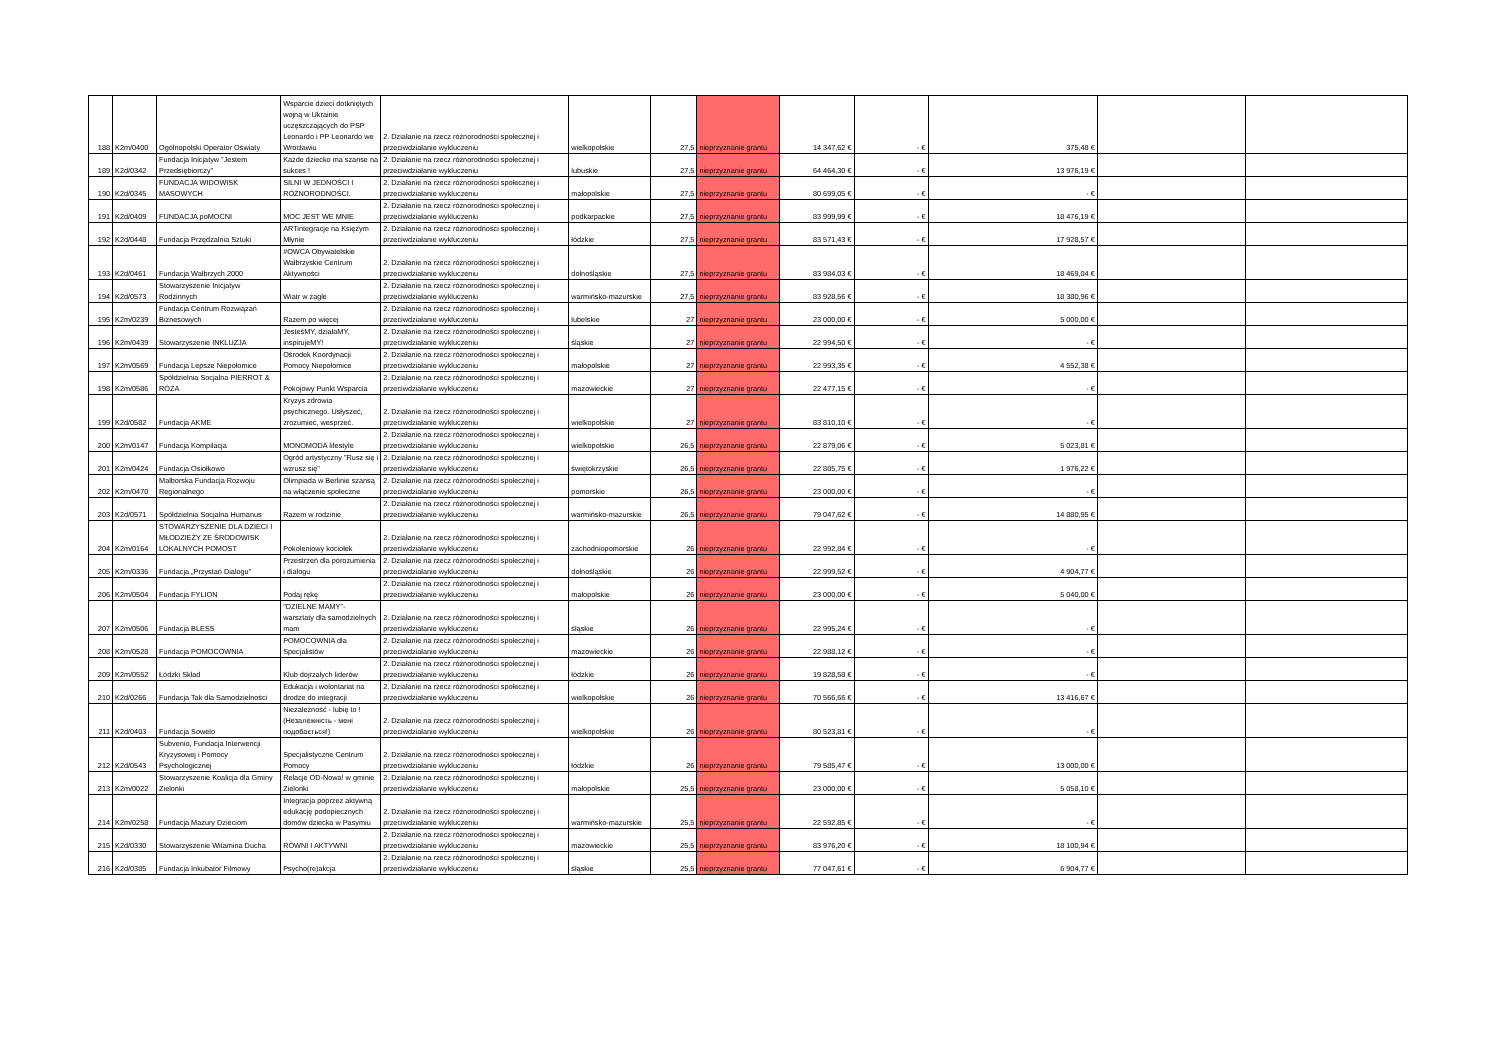| 188 | K2m/0400 | Ogólnopolski Operator Oświaty | Wsparcie dzieci dotkniętych wojną w Ukrainie uczęszczających do PSP Leonardo i PP Leonardo we Wrocławiu | 2. Działanie na rzecz różnorodności społecznej i przeciwdziałanie wykluczeniu | wielkopolskie | 27,5 | nieprzyznanie grantu | 14 347,62 € | - € | 375,48 € | | |
| 189 | K2d/0342 | Fundacja Inicjatyw "Jestem Przedsiębiorczy" | Każde dziecko ma szanse na sukces ! | 2. Działanie na rzecz różnorodności społecznej i przeciwdziałanie wykluczeniu | lubuskie | 27,5 | nieprzyznanie grantu | 64 464,30 € | - € | 13 976,19 € | | |
| 190 | K2d/0345 | FUNDACJA WIDOWISK MASOWYCH | SILNI W JEDNOŚCI I RÓŻNORODNOŚCI. | 2. Działanie na rzecz różnorodności społecznej i przeciwdziałanie wykluczeniu | małopolskie | 27,5 | nieprzyznanie grantu | 80 699,05 € | - € | - € | | |
| 191 | K2d/0409 | FUNDACJA poMOCNI | MOC JEST WE MNIE | 2. Działanie na rzecz różnorodności społecznej i przeciwdziałanie wykluczeniu | podkarpackie | 27,5 | nieprzyznanie grantu | 83 999,99 € | - € | 18 476,19 € | | |
| 192 | K2d/0448 | Fundacja Przędzalnia Sztuki | ARTintegracje na Księżym Młynie | 2. Działanie na rzecz różnorodności społecznej i przeciwdziałanie wykluczeniu | łódzkie | 27,5 | nieprzyznanie grantu | 83 571,43 € | - € | 17 928,57 € | | |
| 193 | K2d/0461 | Fundacja Wałbrzych 2000 | #OWCA Obywatelskie Wałbrzyskie Centrum Aktywności | 2. Działanie na rzecz różnorodności społecznej i przeciwdziałanie wykluczeniu | dolnośląskie | 27,5 | nieprzyznanie grantu | 83 984,03 € | - € | 18 469,04 € | | |
| 194 | K2d/0573 | Stowarzyszenie Inicjatyw Rodzinnych | Wiatr w żagle | 2. Działanie na rzecz różnorodności społecznej i przeciwdziałanie wykluczeniu | warmińsko-mazurskie | 27,5 | nieprzyznanie grantu | 83 928,56 € | - € | 18 380,96 € | | |
| 195 | K2m/0239 | Fundacja Centrum Rozwiązań Biznesowych | Razem po więcej | 2. Działanie na rzecz różnorodności społecznej i przeciwdziałanie wykluczeniu | lubelskie | 27 | nieprzyznanie grantu | 23 000,00 € | - € | 5 000,00 € | | |
| 196 | K2m/0439 | Stowarzyszenie INKLUZJA | JesteśMY, działaMY, inspirujeMY! | 2. Działanie na rzecz różnorodności społecznej i przeciwdziałanie wykluczeniu | śląskie | 27 | nieprzyznanie grantu | 22 994,50 € | - € | - € | | |
| 197 | K2m/0569 | Fundacja Lepsze Niepołomice | Ośrodek Koordynacji Pomocy Niepołomice | 2. Działanie na rzecz różnorodności społecznej i przeciwdziałanie wykluczeniu | małopolskie | 27 | nieprzyznanie grantu | 22 993,35 € | - € | 4 552,38 € | | |
| 198 | K2m/0586 | Spółdzielnia Socjalna PIERROT & RÓŻA | Pokojowy Punkt Wsparcia | 2. Działanie na rzecz różnorodności społecznej i przeciwdziałanie wykluczeniu | mazowieckie | 27 | nieprzyznanie grantu | 22 477,15 € | - € | - € | | |
| 199 | K2d/0582 | Fundacja AKME | Kryzys zdrowia psychicznego. Usłyszeć, zrozumieć, wesprzeć. | 2. Działanie na rzecz różnorodności społecznej i przeciwdziałanie wykluczeniu | wielkopolskie | 27 | nieprzyznanie grantu | 83 810,10 € | - € | - € | | |
| 200 | K2m/0147 | Fundacja Kompilacja | MONOMODA lifestyle | 2. Działanie na rzecz różnorodności społecznej i przeciwdziałanie wykluczeniu | wielkopolskie | 26,5 | nieprzyznanie grantu | 22 879,06 € | - € | 5 023,81 € | | |
| 201 | K2m/0424 | Fundacja Osiołkowo | Ogród artystyczny "Rusz się i wzrusz się" | 2. Działanie na rzecz różnorodności społecznej i przeciwdziałanie wykluczeniu | świętokrzyskie | 26,5 | nieprzyznanie grantu | 22 885,75 € | - € | 1 976,22 € | | |
| 202 | K2m/0470 | Malborska Fundacja Rozwoju Regionalnego | Olimpiada w Berlinie szansą na włączenie społeczne | 2. Działanie na rzecz różnorodności społecznej i przeciwdziałanie wykluczeniu | pomorskie | 26,5 | nieprzyznanie grantu | 23 000,00 € | - € | - € | | |
| 203 | K2d/0571 | Spółdzielnia Socjalna Humanus | Razem w rodzinie | 2. Działanie na rzecz różnorodności społecznej i przeciwdziałanie wykluczeniu | warmińsko-mazurskie | 26,5 | nieprzyznanie grantu | 79 047,62 € | - € | 14 880,95 € | | |
| 204 | K2m/0164 | STOWARZYSZENIE DLA DZIECI I MŁODZIEŻY ZE ŚRODOWISK LOKALNYCH POMOST | Pokoleniowy kociołek | 2. Działanie na rzecz różnorodności społecznej i przeciwdziałanie wykluczeniu | zachodniopomorskie | 26 | nieprzyznanie grantu | 22 992,84 € | - € | - € | | |
| 205 | K2m/0336 | Fundacja „Przystań Dialogu" | Przestrzeń dla porozumienia i dialogu | 2. Działanie na rzecz różnorodności społecznej i przeciwdziałanie wykluczeniu | dolnośląskie | 26 | nieprzyznanie grantu | 22 999,52 € | - € | 4 904,77 € | | |
| 206 | K2m/0504 | Fundacja FYLION | Podaj rękę | 2. Działanie na rzecz różnorodności społecznej i przeciwdziałanie wykluczeniu | małopolskie | 26 | nieprzyznanie grantu | 23 000,00 € | - € | 5 040,00 € | | |
| 207 | K2m/0506 | Fundacja BLESS | "DZIELNE MAMY"- warsztaty dla samodzielnych mam | 2. Działanie na rzecz różnorodności społecznej i przeciwdziałanie wykluczeniu | śląskie | 26 | nieprzyznanie grantu | 22 995,24 € | - € | - € | | |
| 208 | K2m/0528 | Fundacja POMOCOWNIA | POMOCOWNIA dla Specjalistów | 2. Działanie na rzecz różnorodności społecznej i przeciwdziałanie wykluczeniu | mazowieckie | 26 | nieprzyznanie grantu | 22 988,12 € | - € | - € | | |
| 209 | K2m/0552 | Łódzki Skład | Klub dojrzałych liderów | 2. Działanie na rzecz różnorodności społecznej i przeciwdziałanie wykluczeniu | łódzkie | 26 | nieprzyznanie grantu | 19 828,58 € | - € | - € | | |
| 210 | K2d/0266 | Fundacja Tak dla Samodzielności | Edukacja i wolontariat na drodze do integracji | 2. Działanie na rzecz różnorodności społecznej i przeciwdziałanie wykluczeniu | wielkopolskie | 26 | nieprzyznanie grantu | 70 566,66 € | - € | 13 416,67 € | | |
| 211 | K2d/0403 | Fundacja Sowelo | Niezależność - lubię to ! (Незалежність - мені подобається!) | 2. Działanie na rzecz różnorodności społecznej i przeciwdziałanie wykluczeniu | wielkopolskie | 26 | nieprzyznanie grantu | 80 523,81 € | - € | - € | | |
| 212 | K2d/0543 | Subvenio, Fundacja Interwencji Kryzysowej i Pomocy Psychologicznej | Specjalistyczne Centrum Pomocy | 2. Działanie na rzecz różnorodności społecznej i przeciwdziałanie wykluczeniu | łódzkie | 26 | nieprzyznanie grantu | 79 585,47 € | - € | 13 000,00 € | | |
| 213 | K2m/0022 | Stowarzyszenie Koalicja dla Gminy Zielonki | Relacje OD-Nowa! w gminie Zielonki | 2. Działanie na rzecz różnorodności społecznej i przeciwdziałanie wykluczeniu | małopolskie | 25,5 | nieprzyznanie grantu | 23 000,00 € | - € | 5 058,10 € | | |
| 214 | K2m/0258 | Fundacja Mazury Dzieciom | Integracja poprzez aktywną edukację podopiecznych domów dziecka w Pasymiu | 2. Działanie na rzecz różnorodności społecznej i przeciwdziałanie wykluczeniu | warmińsko-mazurskie | 25,5 | nieprzyznanie grantu | 22 592,85 € | - € | - € | | |
| 215 | K2d/0330 | Stowarzyszenie Witamina Ducha | RÓWNI I AKTYWNI | 2. Działanie na rzecz różnorodności społecznej i przeciwdziałanie wykluczeniu | mazowieckie | 25,5 | nieprzyznanie grantu | 83 976,20 € | - € | 18 100,94 € | | |
| 216 | K2d/0385 | Fundacja Inkubator Filmowy | Psycho(re)akcja | 2. Działanie na rzecz różnorodności społecznej i przeciwdziałanie wykluczeniu | śląskie | 25,5 | nieprzyznanie grantu | 77 047,61 € | - € | 6 904,77 € | | |